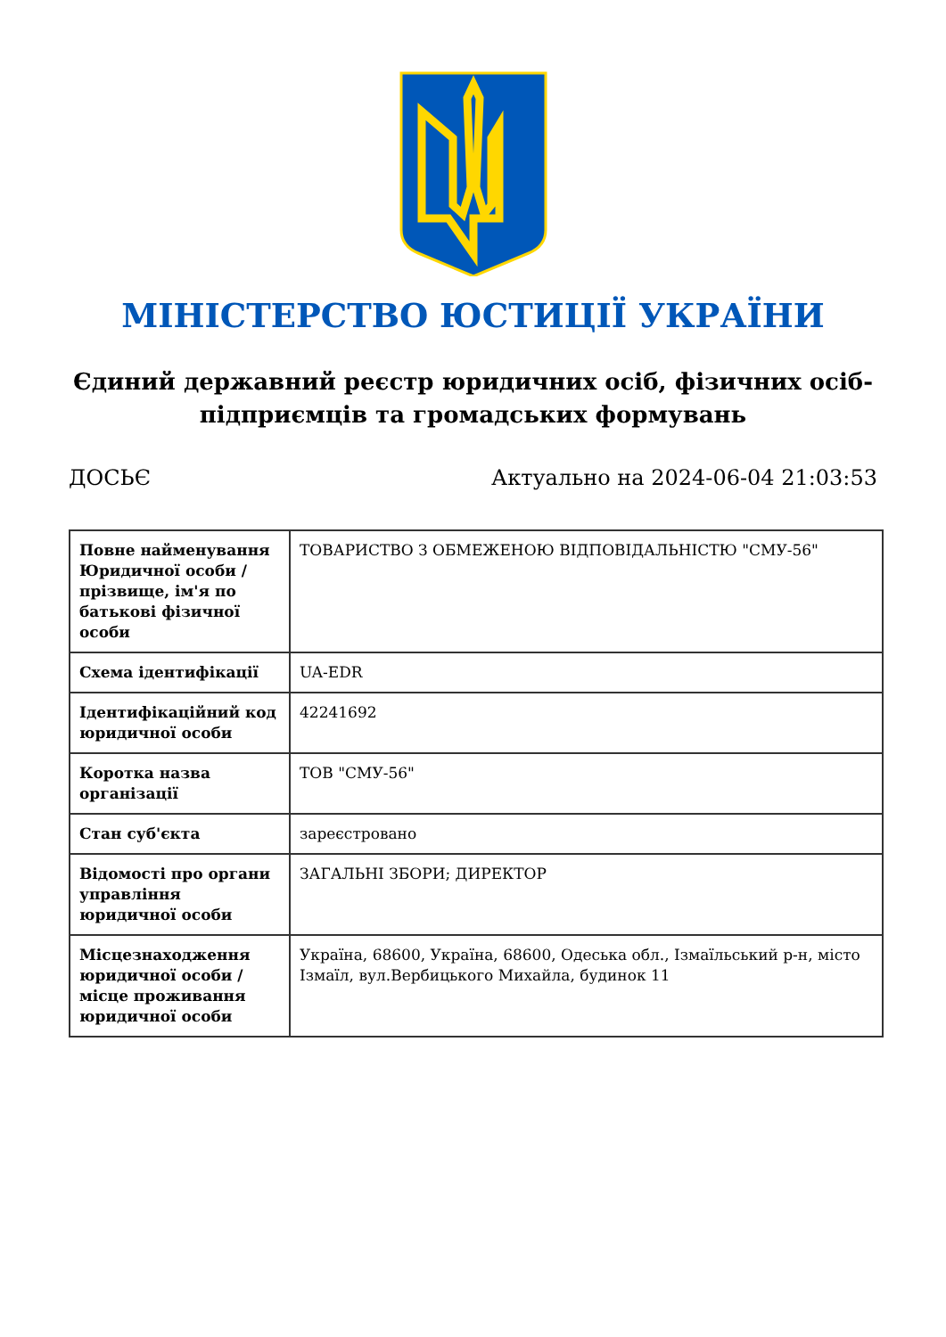МІНІСТЕРСТВО ЮСТИЦІЇ УКРАЇНИ
Єдиний державний реєстр юридичних осіб, фізичних осіб-підприємців та громадських формувань
ДОСЬЄ Актуально на 2024-06-04 21:03:53
| Повне найменування Юридичної особи / прізвище, ім'я по батькові фізичної особи | ТОВАРИСТВО З ОБМЕЖЕНОЮ ВІДПОВІДАЛЬНІСТЮ "СМУ-56" |
| Схема ідентифікації | UA-EDR |
| Ідентифікаційний код юридичної особи | 42241692 |
| Коротка назва організації | ТОВ "СМУ-56" |
| Стан суб'єкта | зареєстровано |
| Відомості про органи управління юридичної особи | ЗАГАЛЬНІ ЗБОРИ; ДИРЕКТОР |
| Місцезнаходження юридичної особи / місце проживання юридичної особи | Україна, 68600, Україна, 68600, Одеська обл., Ізмаїльський р-н, місто Ізмаїл, вул.Вербицького Михайла, будинок 11 |